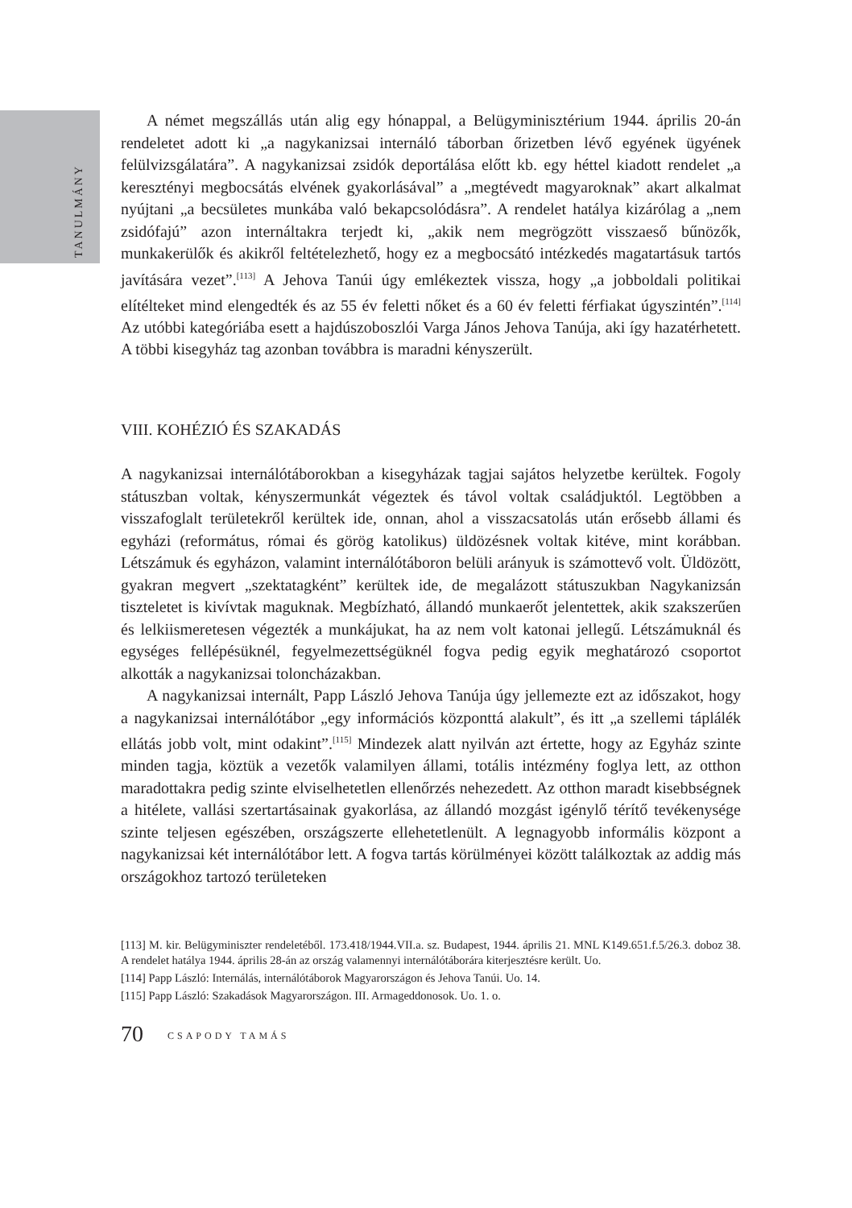TANULMÁNY
A német megszállás után alig egy hónappal, a Belügyminisztérium 1944. április 20-án rendeletet adott ki „a nagykanizsai internáló táborban őrizetben lévő egyének ügyének felülvizsgálatára”. A nagykanizsai zsidók deportálása előtt kb. egy héttel kiadott rendelet „a keresztényi megbocsátás elvének gyakorlásával” a „megtévedt magyaroknak” akart alkalmat nyújtani „a becsületes munkába való bekapcsolódásra”. A rendelet hatálya kizárólag a „nem zsidófajú” azon internáltakra terjedt ki, „akik nem megrögzött visszaeső bűnözők, munkakerülők és akikről feltételezhető, hogy ez a megbocsátó intézkedés magatartásuk tartós javítására vezet”.<sup>[113]</sup> A Jehova Tanúi úgy emlékeztek vissza, hogy „a jobboldali politikai elítélteket mind elengedték és az 55 év feletti nőket és a 60 év feletti férfiakat úgyszintén”.<sup>[114]</sup> Az utóbbi kategóriába esett a hajdúszoboszlói Varga János Jehova Tanúja, aki így hazatérhetett. A többi kisegyház tag azonban továbbra is maradni kényszerült.
VIII. KOHÉZIÓ ÉS SZAKADÁS
A nagykanizsai internálótáborokban a kisegyházak tagjai sajátos helyzetbe kerültek. Fogoly státuszban voltak, kényszermunkát végeztek és távol voltak családjuktól. Legtöbben a visszafoglalt területekről kerültek ide, onnan, ahol a visszacsatolás után erősebb állami és egyházi (református, római és görög katolikus) üldözésnek voltak kitéve, mint korábban. Létszámuk és egyházon, valamint internálótáboron belüli arányuk is számottevő volt. Üldözött, gyakran megvert „szektatagként” kerültek ide, de megalázott státuszukban Nagykanizsán tiszteletet is kivívtak maguknak. Megbízható, állandó munkaerőt jelentettek, akik szakszerűen és lelkiismeretesen végezték a munkájukat, ha az nem volt katonai jellegű. Létszámuknál és egységes fellépésüknél, fegyelmezettségüknél fogva pedig egyik meghatározó csoportot alkották a nagykanizsai toloncházakban.
A nagykanizsai internált, Papp László Jehova Tanúja úgy jellemezte ezt az időszakot, hogy a nagykanizsai internálótábor „egy információs központtá alakult”, és itt „a szellemi táplálék ellátás jobb volt, mint odakint”.<sup>[115]</sup> Mindezek alatt nyilván azt értette, hogy az Egyház szinte minden tagja, köztük a vezetők valamilyen állami, totális intézmény foglya lett, az otthon maradottakra pedig szinte elviselhetetlen ellenőrzés nehezedett. Az otthon maradt kisebbségnek a hitélete, vallási szertartásainak gyakorlása, az állandó mozgást igénylő térítő tevékenysége szinte teljesen egészében, országszerte ellehetetlenült. A legnagyobb informális központ a nagykanizsai két internálótábor lett. A fogva tartás körülményei között találkoztak az addig más országokhoz tartozó területeken
[113] M. kir. Belügyminiszter rendeletéből. 173.418/1944.VII.a. sz. Budapest, 1944. április 21. MNL K149.651.f.5/26.3. doboz 38. A rendelet hatálya 1944. április 28-án az ország valamennyi internálótáborára kiterjesztésre került. Uo.
[114] Papp László: Internálás, internálótáborok Magyarországon és Jehova Tanúi. Uo. 14.
[115] Papp László: Szakadások Magyarországon. III. Armageddonosok. Uo. 1. o.
70 CSAPODY TAMÁS